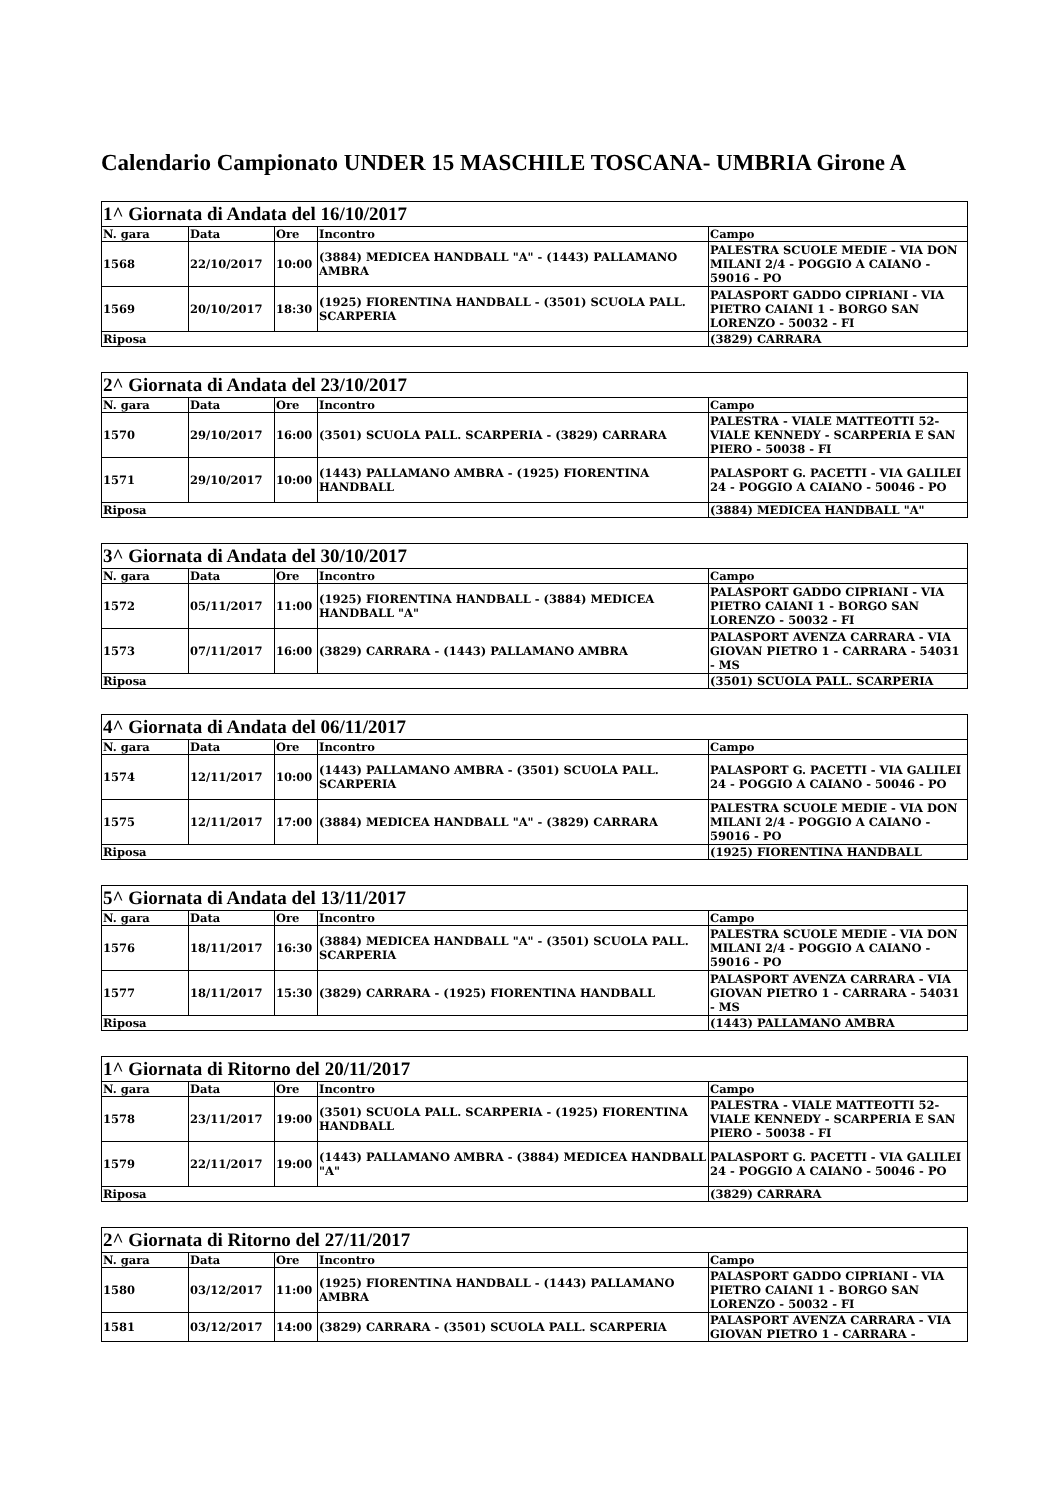Calendario Campionato UNDER 15 MASCHILE TOSCANA- UMBRIA Girone A
| 1^ Giornata di Andata del 16/10/2017 | | | | |
| N. gara | Data | Ore | Incontro | Campo |
| 1568 | 22/10/2017 | 10:00 | (3884) MEDICEA HANDBALL "A" - (1443) PALLAMANO AMBRA | PALESTRA SCUOLE MEDIE - VIA DON MILANI 2/4 - POGGIO A CAIANO - 59016 - PO |
| 1569 | 20/10/2017 | 18:30 | (1925) FIORENTINA HANDBALL - (3501) SCUOLA PALL. SCARPERIA | PALASPORT GADDO CIPRIANI - VIA PIETRO CAIANI 1 - BORGO SAN LORENZO - 50032 - FI |
| Riposa | | | | (3829) CARRARA |
| 2^ Giornata di Andata del 23/10/2017 | | | | |
| N. gara | Data | Ore | Incontro | Campo |
| 1570 | 29/10/2017 | 16:00 | (3501) SCUOLA PALL. SCARPERIA - (3829) CARRARA | PALESTRA - VIALE MATTEOTTI 52- VIALE KENNEDY - SCARPERIA E SAN PIERO - 50038 - FI |
| 1571 | 29/10/2017 | 10:00 | (1443) PALLAMANO AMBRA - (1925) FIORENTINA HANDBALL | PALASPORT G. PACETTI - VIA GALILEI 24 - POGGIO A CAIANO - 50046 - PO |
| Riposa | | | | (3884) MEDICEA HANDBALL "A" |
| 3^ Giornata di Andata del 30/10/2017 | | | | |
| N. gara | Data | Ore | Incontro | Campo |
| 1572 | 05/11/2017 | 11:00 | (1925) FIORENTINA HANDBALL - (3884) MEDICEA HANDBALL "A" | PALASPORT GADDO CIPRIANI - VIA PIETRO CAIANI 1 - BORGO SAN LORENZO - 50032 - FI |
| 1573 | 07/11/2017 | 16:00 | (3829) CARRARA - (1443) PALLAMANO AMBRA | PALASPORT AVENZA CARRARA - VIA GIOVAN PIETRO 1 - CARRARA - 54031 - MS |
| Riposa | | | | (3501) SCUOLA PALL. SCARPERIA |
| 4^ Giornata di Andata del 06/11/2017 | | | | |
| N. gara | Data | Ore | Incontro | Campo |
| 1574 | 12/11/2017 | 10:00 | (1443) PALLAMANO AMBRA - (3501) SCUOLA PALL. SCARPERIA | PALASPORT G. PACETTI - VIA GALILEI 24 - POGGIO A CAIANO - 50046 - PO |
| 1575 | 12/11/2017 | 17:00 | (3884) MEDICEA HANDBALL "A" - (3829) CARRARA | PALESTRA SCUOLE MEDIE - VIA DON MILANI 2/4 - POGGIO A CAIANO - 59016 - PO |
| Riposa | | | | (1925) FIORENTINA HANDBALL |
| 5^ Giornata di Andata del 13/11/2017 | | | | |
| N. gara | Data | Ore | Incontro | Campo |
| 1576 | 18/11/2017 | 16:30 | (3884) MEDICEA HANDBALL "A" - (3501) SCUOLA PALL. SCARPERIA | PALESTRA SCUOLE MEDIE - VIA DON MILANI 2/4 - POGGIO A CAIANO - 59016 - PO |
| 1577 | 18/11/2017 | 15:30 | (3829) CARRARA - (1925) FIORENTINA HANDBALL | PALASPORT AVENZA CARRARA - VIA GIOVAN PIETRO 1 - CARRARA - 54031 - MS |
| Riposa | | | | (1443) PALLAMANO AMBRA |
| 1^ Giornata di Ritorno del 20/11/2017 | | | | |
| N. gara | Data | Ore | Incontro | Campo |
| 1578 | 23/11/2017 | 19:00 | (3501) SCUOLA PALL. SCARPERIA - (1925) FIORENTINA HANDBALL | PALESTRA - VIALE MATTEOTTI 52- VIALE KENNEDY - SCARPERIA E SAN PIERO - 50038 - FI |
| 1579 | 22/11/2017 | 19:00 | (1443) PALLAMANO AMBRA - (3884) MEDICEA HANDBALL "A" | PALASPORT G. PACETTI - VIA GALILEI 24 - POGGIO A CAIANO - 50046 - PO |
| Riposa | | | | (3829) CARRARA |
| 2^ Giornata di Ritorno del 27/11/2017 | | | | |
| N. gara | Data | Ore | Incontro | Campo |
| 1580 | 03/12/2017 | 11:00 | (1925) FIORENTINA HANDBALL - (1443) PALLAMANO AMBRA | PALASPORT GADDO CIPRIANI - VIA PIETRO CAIANI 1 - BORGO SAN LORENZO - 50032 - FI |
| 1581 | 03/12/2017 | 14:00 | (3829) CARRARA - (3501) SCUOLA PALL. SCARPERIA | PALASPORT AVENZA CARRARA - VIA GIOVAN PIETRO 1 - CARRARA - |